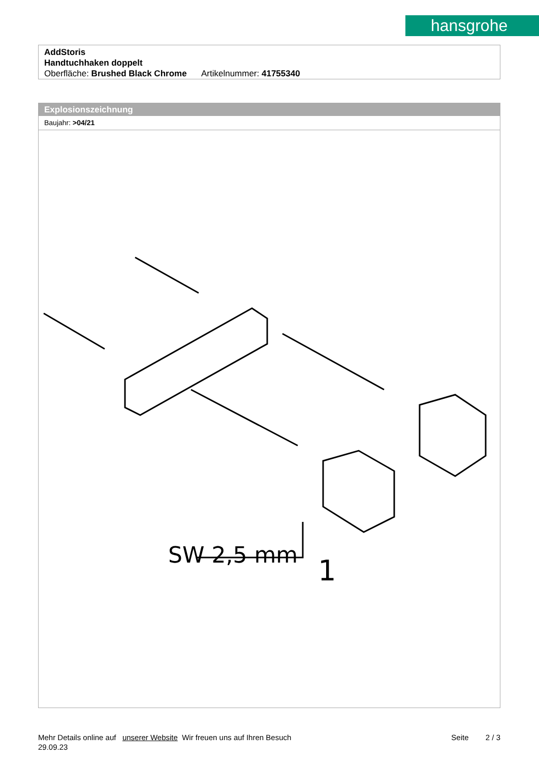hansgrohe
AddStoris
Handtuchhaken doppelt
Oberfläche: Brushed Black Chrome Artikelnummer: 41755340
Explosionszeichnung
Baujahr: >04/21
SW 2,5 mm
1
Mehr Details online auf unserer Website Wir freuen uns auf Ihren Besuch Seite 2 / 3
29.09.23